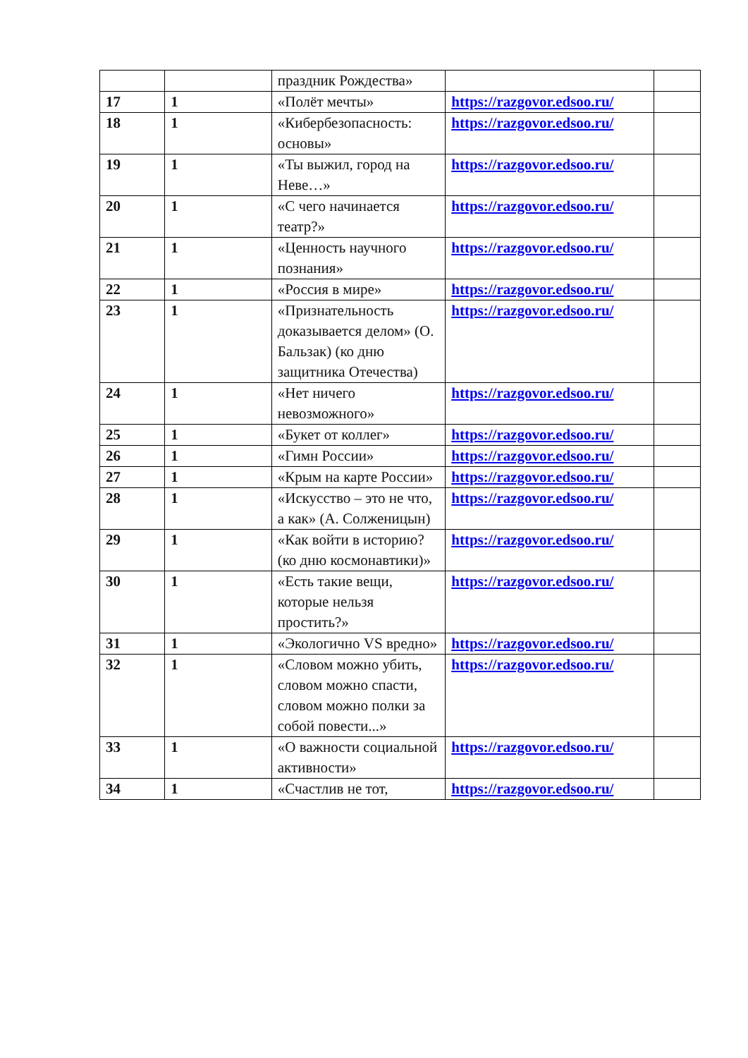| | | праздник Рождества» | | |
| 17 | 1 | «Полёт мечты» | https://razgovor.edsoo.ru/ | |
| 18 | 1 | «Кибербезопасность: основы» | https://razgovor.edsoo.ru/ | |
| 19 | 1 | «Ты выжил, город на Неве…» | https://razgovor.edsoo.ru/ | |
| 20 | 1 | «С чего начинается театр?» | https://razgovor.edsoo.ru/ | |
| 21 | 1 | «Ценность научного познания» | https://razgovor.edsoo.ru/ | |
| 22 | 1 | «Россия в мире» | https://razgovor.edsoo.ru/ | |
| 23 | 1 | «Признательность доказывается делом» (О. Бальзак) (ко дню защитника Отечества) | https://razgovor.edsoo.ru/ | |
| 24 | 1 | «Нет ничего невозможного» | https://razgovor.edsoo.ru/ | |
| 25 | 1 | «Букет от коллег» | https://razgovor.edsoo.ru/ | |
| 26 | 1 | «Гимн России» | https://razgovor.edsoo.ru/ | |
| 27 | 1 | «Крым на карте России» | https://razgovor.edsoo.ru/ | |
| 28 | 1 | «Искусство – это не что, а как» (А. Солженицын) | https://razgovor.edsoo.ru/ | |
| 29 | 1 | «Как войти в историю? (ко дню космонавтики)» | https://razgovor.edsoo.ru/ | |
| 30 | 1 | «Есть такие вещи, которые нельзя простить?» | https://razgovor.edsoo.ru/ | |
| 31 | 1 | «Экологично VS вредно» | https://razgovor.edsoo.ru/ | |
| 32 | 1 | «Словом можно убить, словом можно спасти, словом можно полки за собой повести...» | https://razgovor.edsoo.ru/ | |
| 33 | 1 | «О важности социальной активности» | https://razgovor.edsoo.ru/ | |
| 34 | 1 | «Счастлив не тот, | https://razgovor.edsoo.ru/ | |